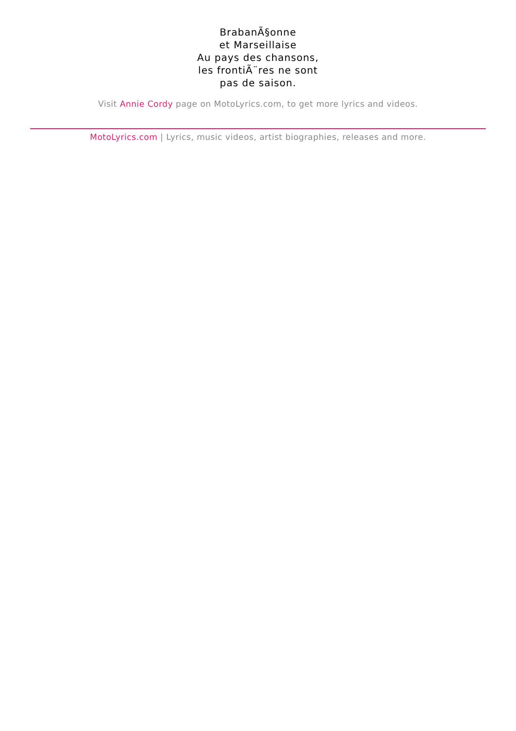BrabanÃ§onne
et Marseillaise
Au pays des chansons,
les frontiÃ¨res ne sont
pas de saison.
Visit Annie Cordy page on MotoLyrics.com, to get more lyrics and videos.
MotoLyrics.com | Lyrics, music videos, artist biographies, releases and more.